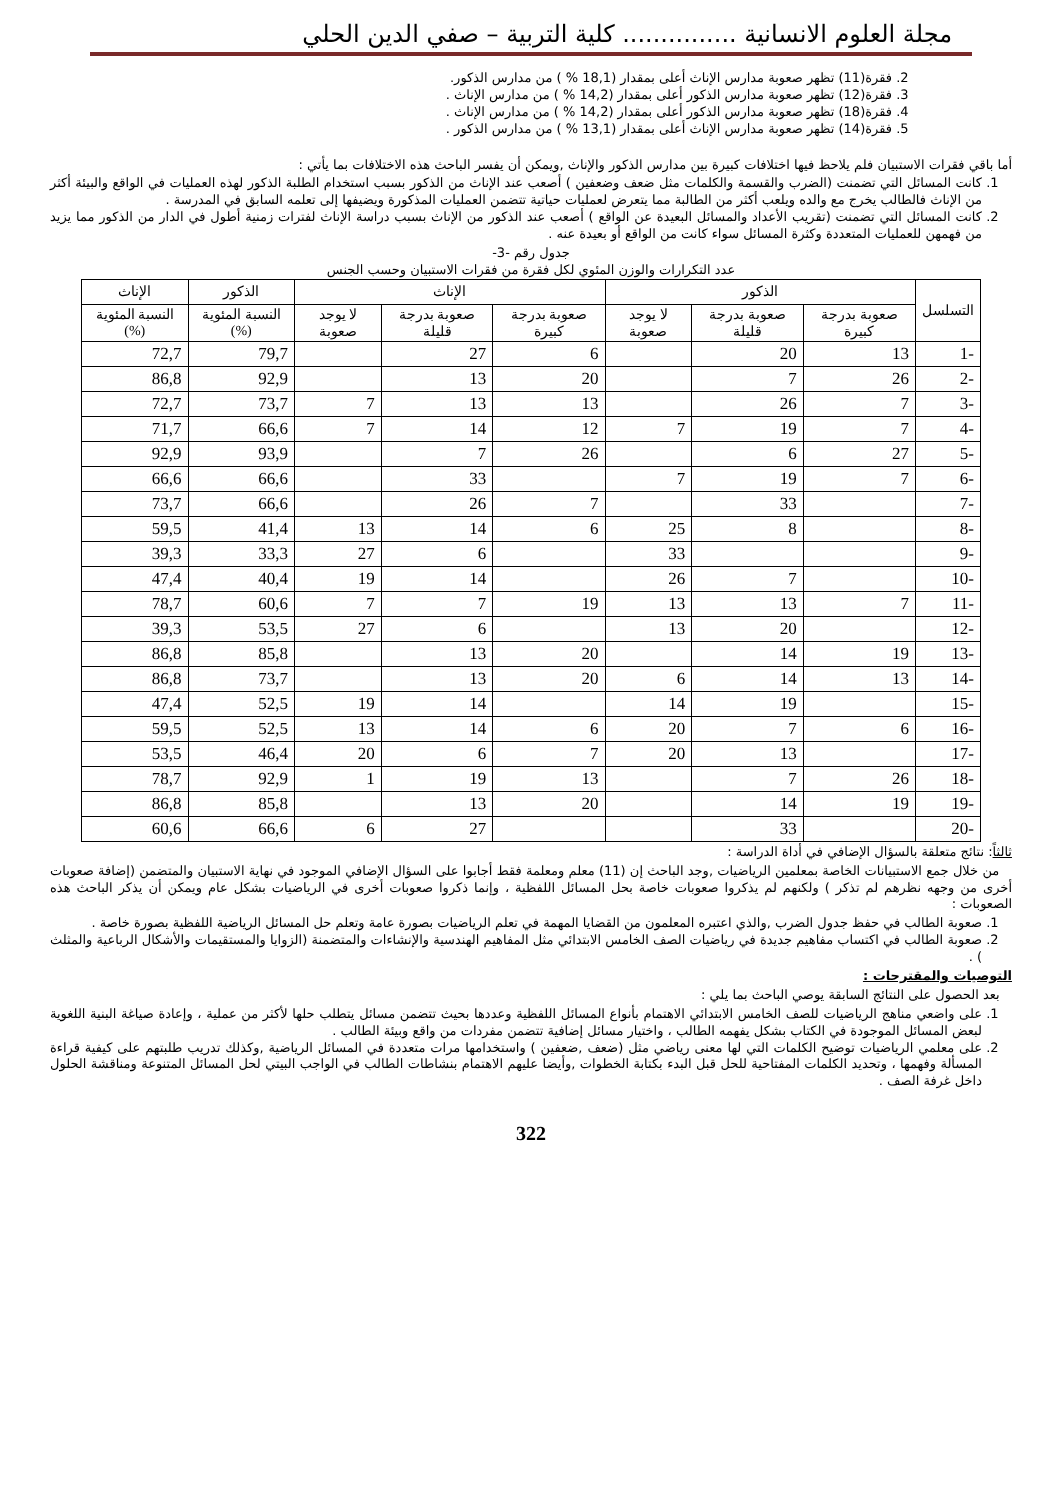مجلة العلوم الانسانية ............... كلية التربية – صفي الدين الحلي
2. فقرة(11) تظهر صعوبة مدارس الإناث أعلى بمقدار (18,1 % ) من مدارس الذكور.
3. فقرة(12) تظهر صعوبة مدارس الذكور أعلى بمقدار (14,2 % ) من مدارس الإناث .
4. فقرة(18) تظهر صعوبة مدارس الذكور أعلى بمقدار (14,2 % ) من مدارس الإناث .
5. فقرة(14) تظهر صعوبة مدارس الإناث أعلى بمقدار (13,1 % ) من مدارس الذكور .
أما باقي فقرات الاستبيان فلم يلاحظ فيها اختلافات كبيرة بين مدارس الذكور والإناث ,ويمكن أن يفسر الباحث هذه الاختلافات بما يأتي :
1. كانت المسائل التي تضمنت (الضرب والقسمة والكلمات مثل ضعف وضعفين ) أصعب عند الإناث من الذكور بسبب استخدام الطلبة الذكور لهذه العمليات في الواقع والبيئة أكثر من الإناث فالطالب يخرج مع والده ويلعب أكثر من الطالبة مما يتعرض لعمليات حياتية تتضمن العمليات المذكورة ويضيفها إلى تعلمه السابق في المدرسة .
2. كانت المسائل التي تضمنت (تقريب الأعداد والمسائل البعيدة عن الواقع ) أصعب عند الذكور من الإناث بسبب دراسة الإناث لفترات زمنية أطول في الدار من الذكور مما يزيد من فهمهن للعمليات المتعددة وكثرة المسائل سواء كانت من الواقع أو بعيدة عنه .
جدول رقم -3-
عدد التكرارات والوزن المئوي لكل فقرة من فقرات الاستبيان وحسب الجنس
| التسلسل | الذكور | | | الإناث | | | الذكور | الإناث |
| --- | --- | --- | --- | --- | --- | --- | --- | --- |
| | صعوبة بدرجة كبيرة | صعوبة بدرجة قليلة | لا يوجد صعوبة | صعوبة بدرجة كبيرة | صعوبة بدرجة قليلة | لا يوجد صعوبة | النسبة المئوية (%) | النسبة المئوية (%) |
| -1 | 13 | 20 | | 6 | 27 | | 79,7 | 72,7 |
| -2 | 26 | 7 | | 20 | 13 | | 92,9 | 86,8 |
| -3 | 7 | 26 | | 13 | 13 | 7 | 73,7 | 72,7 |
| -4 | 7 | 19 | 7 | 12 | 14 | 7 | 66,6 | 71,7 |
| -5 | 27 | 6 | | 26 | 7 | | 93,9 | 92,9 |
| -6 | 7 | 19 | 7 | | 33 | | 66,6 | 66,6 |
| -7 | | 33 | | 7 | 26 | | 66,6 | 73,7 |
| -8 | | 8 | 25 | 6 | 14 | 13 | 41,4 | 59,5 |
| -9 | | | 33 | | 6 | 27 | 33,3 | 39,3 |
| -10 | | 7 | 26 | | 14 | 19 | 40,4 | 47,4 |
| -11 | 7 | 13 | 13 | 19 | 7 | 7 | 60,6 | 78,7 |
| -12 | | 20 | 13 | | 6 | 27 | 53,5 | 39,3 |
| -13 | 19 | 14 | | 20 | 13 | | 85,8 | 86,8 |
| -14 | 13 | 14 | 6 | 20 | 13 | | 73,7 | 86,8 |
| -15 | | 19 | 14 | | 14 | 19 | 52,5 | 47,4 |
| -16 | 6 | 7 | 20 | 6 | 14 | 13 | 52,5 | 59,5 |
| -17 | | 13 | 20 | 7 | 6 | 20 | 46,4 | 53,5 |
| -18 | 26 | 7 | | 13 | 19 | 1 | 92,9 | 78,7 |
| -19 | 19 | 14 | | 20 | 13 | | 85,8 | 86,8 |
| -20 | | 33 | | | 27 | 6 | 66,6 | 60,6 |
ثالثاً: نتائج متعلقة بالسؤال الإضافي في أداة الدراسة :
من خلال جمع الاستبيانات الخاصة بمعلمين الرياضيات ,وجد الباحث إن (11) معلم ومعلمة فقط أجابوا على السؤال الإضافي الموجود في نهاية الاستبيان والمتضمن (إضافة صعوبات أخرى من وجهه نظرهم لم تذكر ) ولكنهم لم يذكروا صعوبات خاصة بحل المسائل اللفظية ، وإنما ذكروا صعوبات أخرى في الرياضيات بشكل عام ويمكن أن يذكر الباحث هذه الصعوبات :
1. صعوبة الطالب في حفظ جدول الضرب ,والذي اعتبره المعلمون من القضايا المهمة في تعلم الرياضيات بصورة عامة وتعلم حل المسائل الرياضية اللفظية بصورة خاصة .
2. صعوبة الطالب في اكتساب مفاهيم جديدة في رياضيات الصف الخامس الابتدائي مثل المفاهيم الهندسية والإنشاءات والمتضمنة (الزوايا والمستقيمات والأشكال الرباعية والمثلث ) .
التوصيات والمقترحات :
بعد الحصول على النتائج السابقة يوصي الباحث بما يلي :
1. على واضعي مناهج الرياضيات للصف الخامس الابتدائي الاهتمام بأنواع المسائل اللفظية وعددها بحيث تتضمن مسائل يتطلب حلها لأكثر من عملية ، وإعادة صياغة البنية اللغوية لبعض المسائل الموجودة في الكتاب بشكل يفهمه الطالب ، واختيار مسائل إضافية تتضمن مفردات من واقع وبيئة الطالب .
2. على معلمي الرياضيات توضيح الكلمات التي لها معنى رياضي مثل (ضعف ,ضعفين ) واستخدامها مرات متعددة في المسائل الرياضية ,وكذلك تدريب طلبتهم على كيفية قراءة المسألة وفهمها ، وتحديد الكلمات المفتاحية للحل قبل البدء بكتابة الخطوات ,وأيضا عليهم الاهتمام بنشاطات الطالب في الواجب البيتي لحل المسائل المتنوعة ومناقشة الحلول داخل غرفة الصف .
322